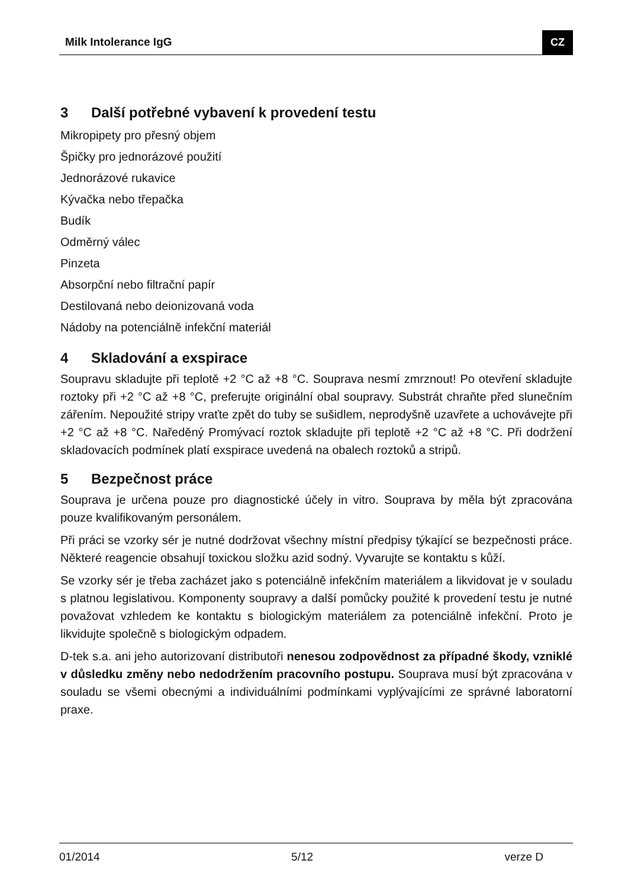Milk Intolerance IgG CZ
3 Další potřebné vybavení k provedení testu
Mikropipety pro přesný objem
Špičky pro jednorázové použití
Jednorázové rukavice
Kývačka nebo třepačka
Budík
Odměrný válec
Pinzeta
Absorpční nebo filtrační papír
Destilovaná nebo deionizovaná voda
Nádoby na potenciálně infekční materiál
4 Skladování a exspirace
Soupravu skladujte při teplotě +2 °C až +8 °C. Souprava nesmí zmrznout! Po otevření skladujte roztoky při +2 °C až +8 °C, preferujte originální obal soupravy. Substrát chraňte před slunečním zářením. Nepoužité stripy vraťte zpět do tuby se sušidlem, neprodyšně uzavřete a uchovávejte při +2 °C až +8 °C. Naředěný Promývací roztok skladujte při teplotě +2 °C až +8 °C. Při dodržení skladovacích podmínek platí exspirace uvedená na obalech roztoků a stripů.
5 Bezpečnost práce
Souprava je určena pouze pro diagnostické účely in vitro. Souprava by měla být zpracována pouze kvalifikovaným personálem.
Při práci se vzorky sér je nutné dodržovat všechny místní předpisy týkající se bezpečnosti práce. Některé reagencie obsahují toxickou složku azid sodný. Vyvarujte se kontaktu s kůží.
Se vzorky sér je třeba zacházet jako s potenciálně infekčním materiálem a likvidovat je v souladu s platnou legislativou. Komponenty soupravy a další pomůcky použité k provedení testu je nutné považovat vzhledem ke kontaktu s biologickým materiálem za potenciálně infekční. Proto je likvidujte společně s biologickým odpadem.
D-tek s.a. ani jeho autorizovaní distributoři nenesou zodpovědnost za případné škody, vzniklé v důsledku změny nebo nedodržením pracovního postupu. Souprava musí být zpracována v souladu se všemi obecnými a individuálními podmínkami vyplývajícími ze správné laboratorní praxe.
01/2014 5/12 verze D